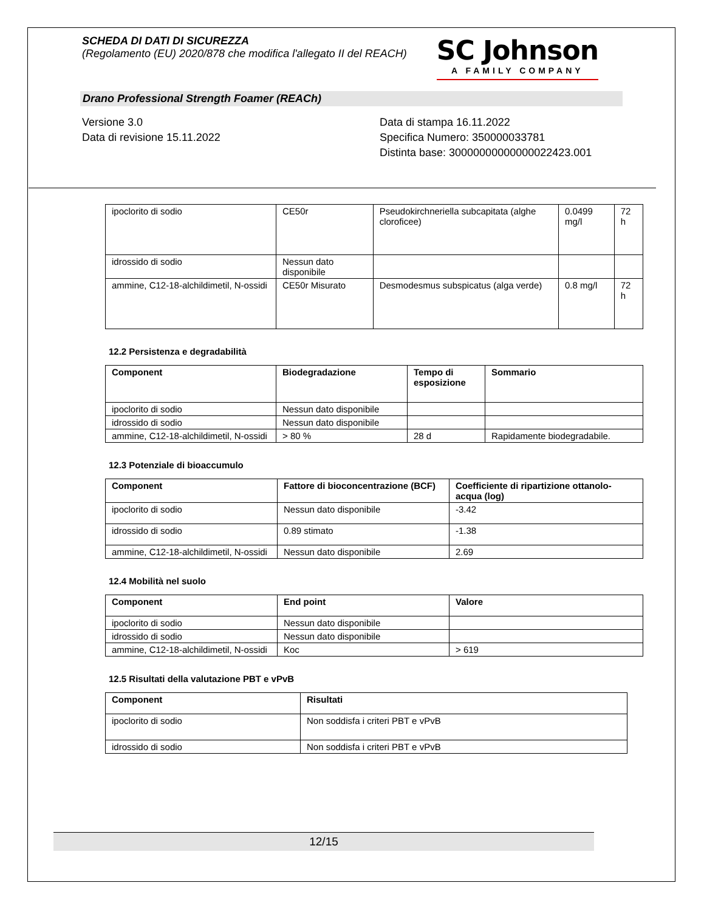SCHEDA DI DATI DI SICUREZZA
(Regolamento (EU) 2020/878 che modifica l'allegato II del REACH)
SC Johnson
A FAMILY COMPANY
Drano Professional Strength Foamer (REACh)
Versione 3.0
Data di revisione 15.11.2022
Data di stampa 16.11.2022
Specifica Numero: 350000033781
Distinta base: 30000000000000022423.001
| ipoclorito di sodio | CE50r | Pseudokirchneriella subcapitata (alghe cloroficee) | 0.0499 mg/l | 72 h |
| idrossido di sodio | Nessun dato disponibile | | | |
| ammine, C12-18-alchildimetil, N-ossidi | CE50r Misurato | Desmodesmus subspicatus (alga verde) | 0.8 mg/l | 72 h |
12.2 Persistenza e degradabilità
| Component | Biodegradazione | Tempo di esposizione | Sommario |
| --- | --- | --- | --- |
| ipoclorito di sodio | Nessun dato disponibile | | |
| idrossido di sodio | Nessun dato disponibile | | |
| ammine, C12-18-alchildimetil, N-ossidi | > 80 % | 28 d | Rapidamente biodegradabile. |
12.3 Potenziale di bioaccumulo
| Component | Fattore di bioconcentrazione (BCF) | Coefficiente di ripartizione ottanolo-acqua (log) |
| --- | --- | --- |
| ipoclorito di sodio | Nessun dato disponibile | -3.42 |
| idrossido di sodio | 0.89 stimato | -1.38 |
| ammine, C12-18-alchildimetil, N-ossidi | Nessun dato disponibile | 2.69 |
12.4 Mobilità nel suolo
| Component | End point | Valore |
| --- | --- | --- |
| ipoclorito di sodio | Nessun dato disponibile | |
| idrossido di sodio | Nessun dato disponibile | |
| ammine, C12-18-alchildimetil, N-ossidi | Koc | > 619 |
12.5 Risultati della valutazione PBT e vPvB
| Component | Risultati |
| --- | --- |
| ipoclorito di sodio | Non soddisfa i criteri PBT e vPvB |
| idrossido di sodio | Non soddisfa i criteri PBT e vPvB |
12/15